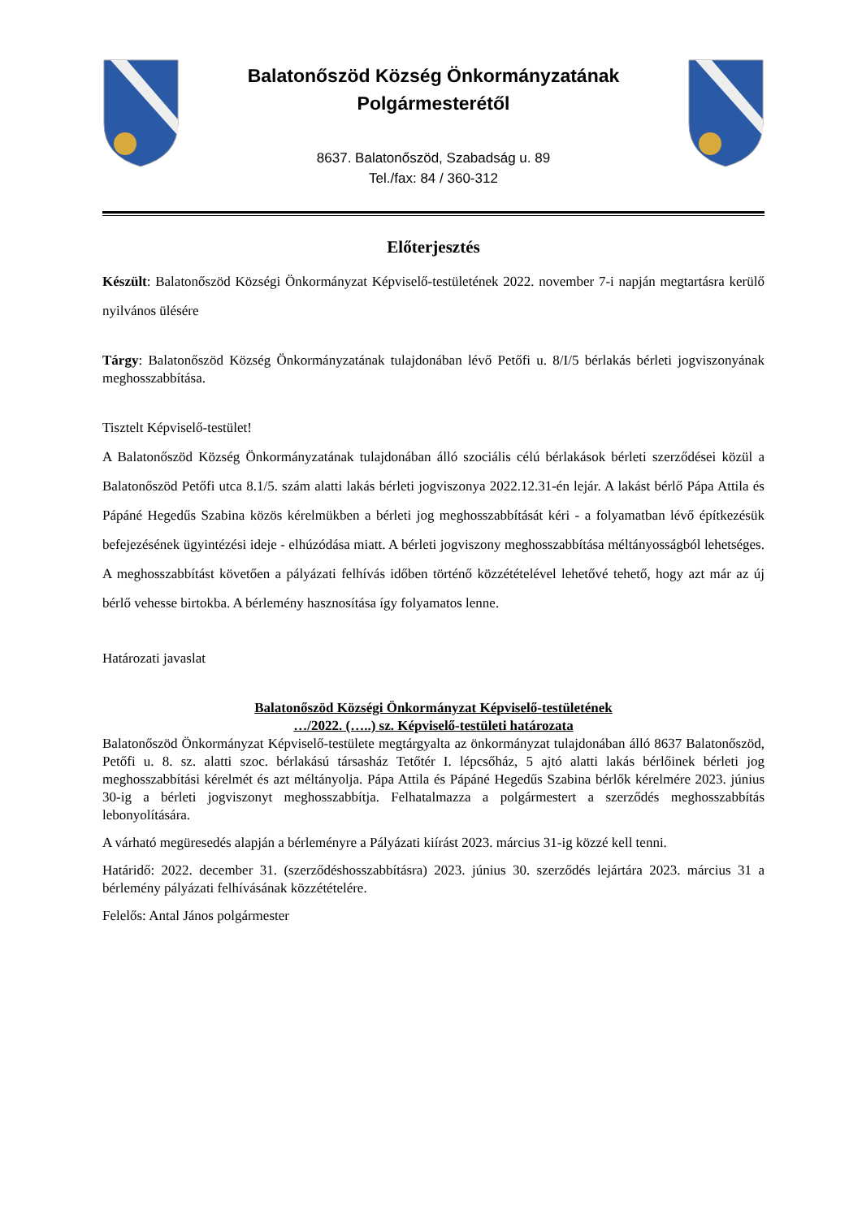Balatonőszöd Község Önkormányzatának
Polgármesterétől
8637. Balatonőszöd, Szabadság u. 89
Tel./fax: 84 / 360-312
Előterjesztés
Készült: Balatonőszöd Községi Önkormányzat Képviselő-testületének 2022. november 7-i napján megtartásra kerülő nyilvános ülésére
Tárgy: Balatonőszöd Község Önkormányzatának tulajdonában lévő Petőfi u. 8/I/5 bérlakás bérleti jogviszonyának meghosszabbítása.
Tisztelt Képviselő-testület!
A Balatonőszöd Község Önkormányzatának tulajdonában álló szociális célú bérlakások bérleti szerződései közül a Balatonőszöd Petőfi utca 8.1/5. szám alatti lakás bérleti jogviszonya 2022.12.31-én lejár. A lakást bérlő Pápa Attila és Pápáné Hegedűs Szabina közös kérelmükben a bérleti jog meghosszabbítását kéri - a folyamatban lévő építkezésük befejezésének ügyintézési ideje - elhúzódása miatt. A bérleti jogviszony meghosszabbítása méltányosságból lehetséges. A meghosszabbítást követően a pályázati felhívás időben történő közzétételével lehetővé tehető, hogy azt már az új bérlő vehesse birtokba. A bérlemény hasznosítása így folyamatos lenne.
Határozati javaslat
Balatonőszöd Községi Önkormányzat Képviselő-testületének
…/2022. (…..) sz. Képviselő-testületi határozata
Balatonőszöd Önkormányzat Képviselő-testülete megtárgyalta az önkormányzat tulajdonában álló 8637 Balatonőszöd, Petőfi u. 8. sz. alatti szoc. bérlakású társasház Tetőtér I. lépcsőház, 5 ajtó alatti lakás bérlőinek bérleti jog meghosszabbítási kérelmét és azt méltányolja. Pápa Attila és Pápáné Hegedűs Szabina bérlők kérelmére 2023. június 30-ig a bérleti jogviszonyt meghosszabbítja. Felhatalmazza a polgármestert a szerződés meghosszabbítás lebonyolítására.
A várható megüresedés alapján a bérleményre a Pályázati kiírást 2023. március 31-ig közzé kell tenni.
Határidő: 2022. december 31. (szerződéshosszabbításra) 2023. június 30. szerződés lejártára 2023. március 31 a bérlemény pályázati felhívásának közzétételére.
Felelős: Antal János polgármester